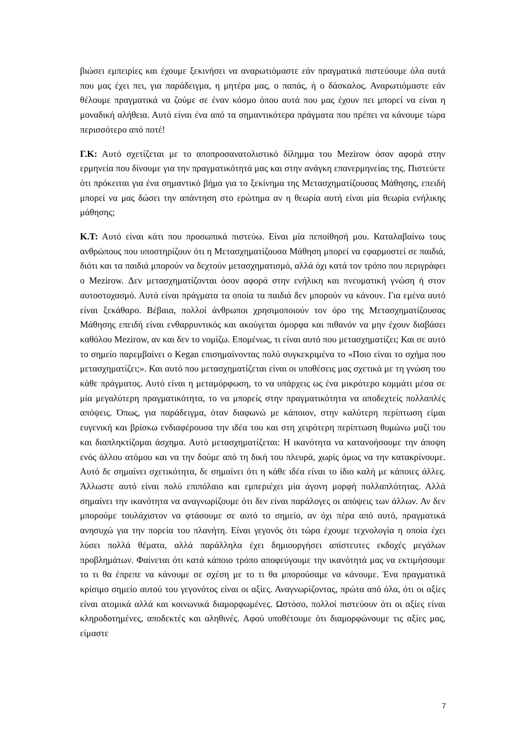βιώσει εμπειρίες και έχουμε ξεκινήσει να αναρωτιόμαστε εάν πραγματικά πιστεύουμε όλα αυτά που μας έχει πει, για παράδειγμα, η μητέρα μας, ο παπάς, ή ο δάσκαλος. Αναρωτιόμαστε εάν θέλουμε πραγματικά να ζούμε σε έναν κόσμο όπου αυτά που μας έχουν πει μπορεί να είναι η μοναδική αλήθεια. Αυτό είναι ένα από τα σημαντικότερα πράγματα που πρέπει να κάνουμε τώρα περισσότερο από ποτέ!
Γ.Κ: Αυτό σχετίζεται με το αποπροσανατολιστικό δίλημμα του Mezirow όσον αφορά στην ερμηνεία που δίνουμε για την πραγματικότητά μας και στην ανάγκη επανερμηνείας της. Πιστεύετε ότι πρόκειται για ένα σημαντικό βήμα για το ξεκίνημα της Μετασχηματίζουσας Μάθησης, επειδή μπορεί να μας δώσει την απάντηση στο ερώτημα αν η θεωρία αυτή είναι μία θεωρία ενήλικης μάθησης;
Κ.Τ: Αυτό είναι κάτι που προσωπικά πιστεύω. Είναι μία πεποίθησή μου. Καταλαβαίνω τους ανθρώπους που υποστηρίζουν ότι η Μετασχηματίζουσα Μάθηση μπορεί να εφαρμοστεί σε παιδιά, διότι και τα παιδιά μπορούν να δεχτούν μετασχηματισμό, αλλά όχι κατά τον τρόπο που περιγράφει ο Mezirow. Δεν μετασχηματίζονται όσον αφορά στην ενήλικη και πνευματική γνώση ή στον αυτοστοχασμό. Αυτά είναι πράγματα τα οποία τα παιδιά δεν μπορούν να κάνουν. Για εμένα αυτό είναι ξεκάθαρο. Βέβαια, πολλοί άνθρωποι χρησιμοποιούν τον όρο της Μετασχηματίζουσας Μάθησης επειδή είναι ενθαρρυντικός και ακούγεται όμορφα και πιθανόν να μην έχουν διαβάσει καθόλου Mezirow, αν και δεν το νομίζω. Επομένως, τι είναι αυτό που μετασχηματίζει; Και σε αυτό το σημείο παρεμβαίνει ο Kegan επισημαίνοντας πολύ συγκεκριμένα το «Ποιο είναι το σχήμα που μετασχηματίζει;». Και αυτό που μετασχηματίζεται είναι οι υποθέσεις μας σχετικά με τη γνώση του κάθε πράγματος. Αυτό είναι η μεταμόρφωση, το να υπάρχεις ως ένα μικρότερο κομμάτι μέσα σε μία μεγαλύτερη πραγματικότητα, το να μπορείς στην πραγματικότητα να αποδεχτείς πολλαπλές απόψεις. Όπως, για παράδειγμα, όταν διαφωνώ με κάποιον, στην καλύτερη περίπτωση είμαι ευγενική και βρίσκω ενδιαφέρουσα την ιδέα του και στη χειρότερη περίπτωση θυμώνω μαζί του και διαπληκτίζομαι άσχημα. Αυτό μετασχηματίζεται: Η ικανότητα να κατανοήσουμε την άποψη ενός άλλου ατόμου και να την δούμε από τη δική του πλευρά, χωρίς όμως να την κατακρίνουμε. Αυτό δε σημαίνει σχετικότητα, δε σημαίνει ότι η κάθε ιδέα είναι το ίδιο καλή με κάποιες άλλες. Άλλωστε αυτό είναι πολύ επιπόλαιο και εμπεριέχει μία άγονη μορφή πολλαπλότητας. Αλλά σημαίνει την ικανότητα να αναγνωρίζουμε ότι δεν είναι παράλογες οι απόψεις των άλλων. Αν δεν μπορούμε τουλάχιστον να φτάσουμε σε αυτό το σημείο, αν όχι πέρα από αυτό, πραγματικά ανησυχώ για την πορεία του πλανήτη. Είναι γεγονός ότι τώρα έχουμε τεχνολογία η οποία έχει λύσει πολλά θέματα, αλλά παράλληλα έχει δημιουργήσει απίστευτες εκδοχές μεγάλων προβλημάτων. Φαίνεται ότι κατά κάποιο τρόπο αποφεύγουμε την ικανότητά μας να εκτιμήσουμε το τι θα έπρεπε να κάνουμε σε σχέση με το τι θα μπορούσαμε να κάνουμε. Ένα πραγματικά κρίσιμο σημείο αυτού του γεγονότος είναι οι αξίες. Αναγνωρίζοντας, πρώτα από όλα, ότι οι αξίες είναι ατομικά αλλά και κοινωνικά διαμορφωμένες. Ωστόσο, πολλοί πιστεύουν ότι οι αξίες είναι κληροδοτημένες, αποδεκτές και αληθινές. Αφού υποθέτουμε ότι διαμορφώνουμε τις αξίες μας, είμαστε
7